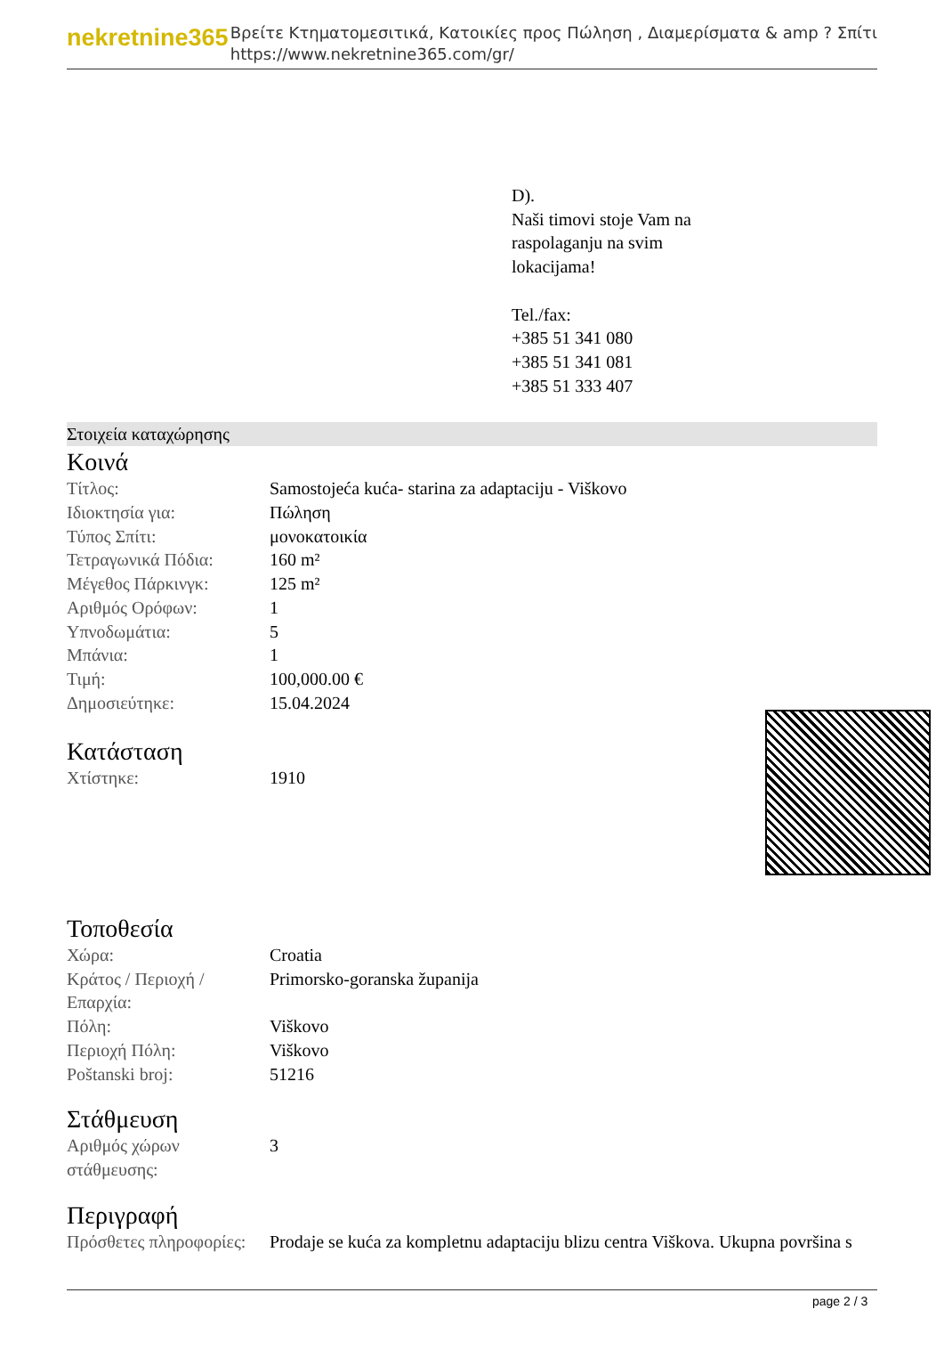nekretnine365
Βρείτε Κτηματομεσιτικά, Κατοικίες προς Πώληση , Διαμερίσματα & amp ? Σπίτι
https://www.nekretnine365.com/gr/
D).
Naši timovi stoje Vam na
raspolaganju na svim
lokacijama!
Tel./fax:
+385 51 341 080
+385 51 341 081
+385 51 333 407
Στοιχεία καταχώρησης
Κοινά
| Τίτλος: | Samostojeća kuća- starina za adaptaciju - Viškovo |
| Ιδιοκτησία για: | Πώληση |
| Τύπος Σπίτι: | μονοκατοικία |
| Τετραγωνικά Πόδια: | 160 m² |
| Μέγεθος Πάρκινγκ: | 125 m² |
| Αριθμός Ορόφων: | 1 |
| Υπνοδωμάτια: | 5 |
| Μπάνια: | 1 |
| Τιμή: | 100,000.00 € |
| Δημοσιεύτηκε: | 15.04.2024 |
Κατάσταση
| Χτίστηκε: | 1910 |
Τοποθεσία
| Χώρα: | Croatia |
| Κράτος / Περιοχή / Επαρχία: | Primorsko-goranska županija |
| Πόλη: | Viškovo |
| Περιοχή Πόλη: | Viškovo |
| Poštanski broj: | 51216 |
Στάθμευση
| Αριθμός χώρων στάθμευσης: | 3 |
Περιγραφή
| Πρόσθετες πληροφορίες: | Prodaje se kuća za kompletnu adaptaciju blizu centra Viškova. Ukupna površina s |
page 2 / 3